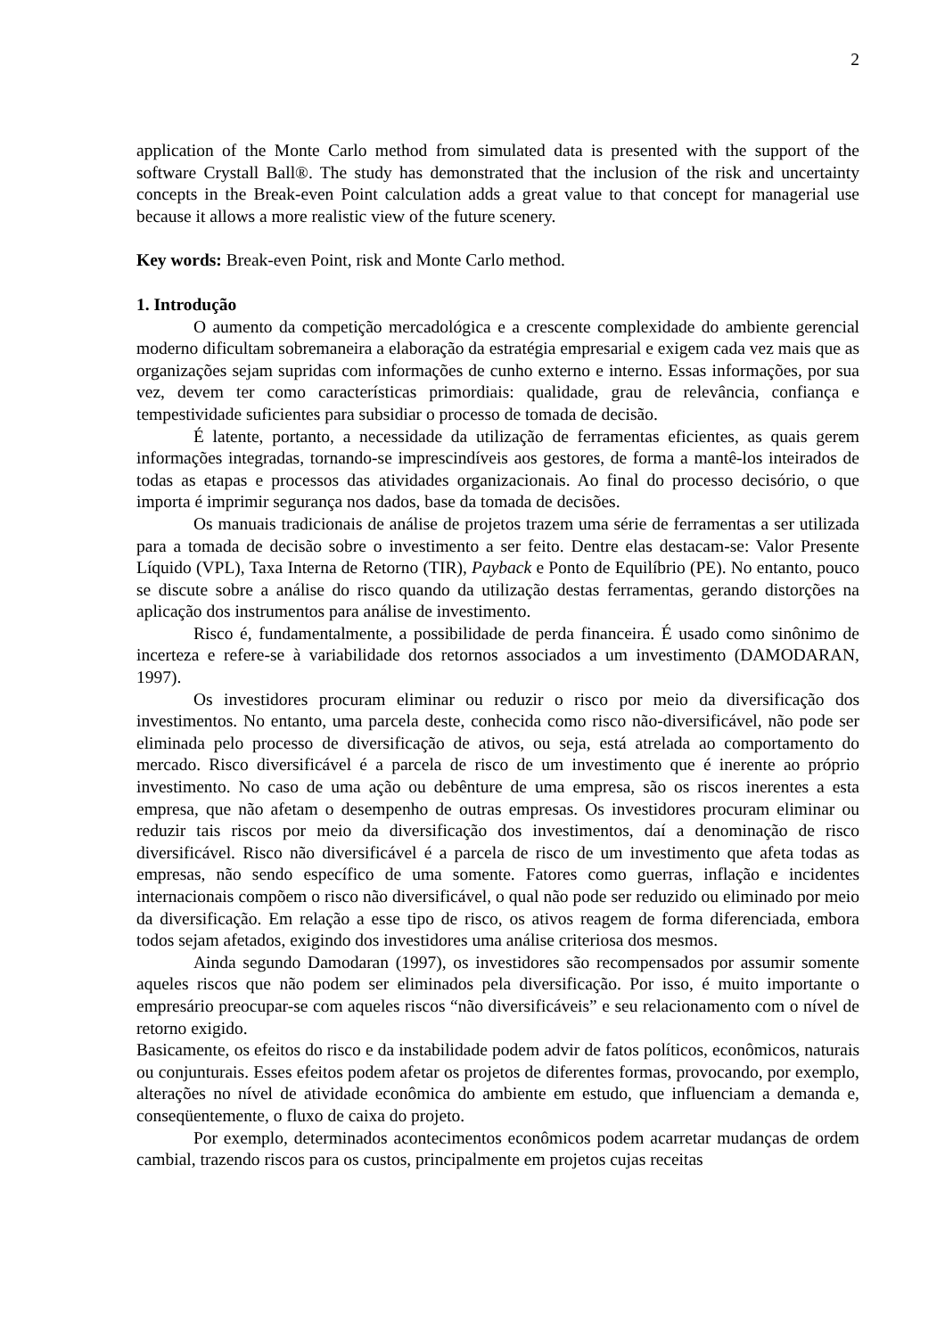2
application of the Monte Carlo method from simulated data is presented with the support of the software Crystall Ball®. The study has demonstrated that the inclusion of the risk and uncertainty concepts in the Break-even Point calculation adds a great value to that concept for managerial use because it allows a more realistic view of the future scenery.
Key words: Break-even Point, risk and Monte Carlo method.
1. Introdução
O aumento da competição mercadológica e a crescente complexidade do ambiente gerencial moderno dificultam sobremaneira a elaboração da estratégia empresarial e exigem cada vez mais que as organizações sejam supridas com informações de cunho externo e interno. Essas informações, por sua vez, devem ter como características primordiais: qualidade, grau de relevância, confiança e tempestividade suficientes para subsidiar o processo de tomada de decisão.
É latente, portanto, a necessidade da utilização de ferramentas eficientes, as quais gerem informações integradas, tornando-se imprescindíveis aos gestores, de forma a mantê-los inteirados de todas as etapas e processos das atividades organizacionais. Ao final do processo decisório, o que importa é imprimir segurança nos dados, base da tomada de decisões.
Os manuais tradicionais de análise de projetos trazem uma série de ferramentas a ser utilizada para a tomada de decisão sobre o investimento a ser feito. Dentre elas destacam-se: Valor Presente Líquido (VPL), Taxa Interna de Retorno (TIR), Payback e Ponto de Equilíbrio (PE). No entanto, pouco se discute sobre a análise do risco quando da utilização destas ferramentas, gerando distorções na aplicação dos instrumentos para análise de investimento.
Risco é, fundamentalmente, a possibilidade de perda financeira. É usado como sinônimo de incerteza e refere-se à variabilidade dos retornos associados a um investimento (DAMODARAN, 1997).
Os investidores procuram eliminar ou reduzir o risco por meio da diversificação dos investimentos. No entanto, uma parcela deste, conhecida como risco não-diversificável, não pode ser eliminada pelo processo de diversificação de ativos, ou seja, está atrelada ao comportamento do mercado. Risco diversificável é a parcela de risco de um investimento que é inerente ao próprio investimento. No caso de uma ação ou debênture de uma empresa, são os riscos inerentes a esta empresa, que não afetam o desempenho de outras empresas. Os investidores procuram eliminar ou reduzir tais riscos por meio da diversificação dos investimentos, daí a denominação de risco diversificável. Risco não diversificável é a parcela de risco de um investimento que afeta todas as empresas, não sendo específico de uma somente. Fatores como guerras, inflação e incidentes internacionais compõem o risco não diversificável, o qual não pode ser reduzido ou eliminado por meio da diversificação. Em relação a esse tipo de risco, os ativos reagem de forma diferenciada, embora todos sejam afetados, exigindo dos investidores uma análise criteriosa dos mesmos.
Ainda segundo Damodaran (1997), os investidores são recompensados por assumir somente aqueles riscos que não podem ser eliminados pela diversificação. Por isso, é muito importante o empresário preocupar-se com aqueles riscos “não diversificáveis” e seu relacionamento com o nível de retorno exigido.
Basicamente, os efeitos do risco e da instabilidade podem advir de fatos políticos, econômicos, naturais ou conjunturais. Esses efeitos podem afetar os projetos de diferentes formas, provocando, por exemplo, alterações no nível de atividade econômica do ambiente em estudo, que influenciam a demanda e, conseqüentemente, o fluxo de caixa do projeto.
Por exemplo, determinados acontecimentos econômicos podem acarretar mudanças de ordem cambial, trazendo riscos para os custos, principalmente em projetos cujas receitas